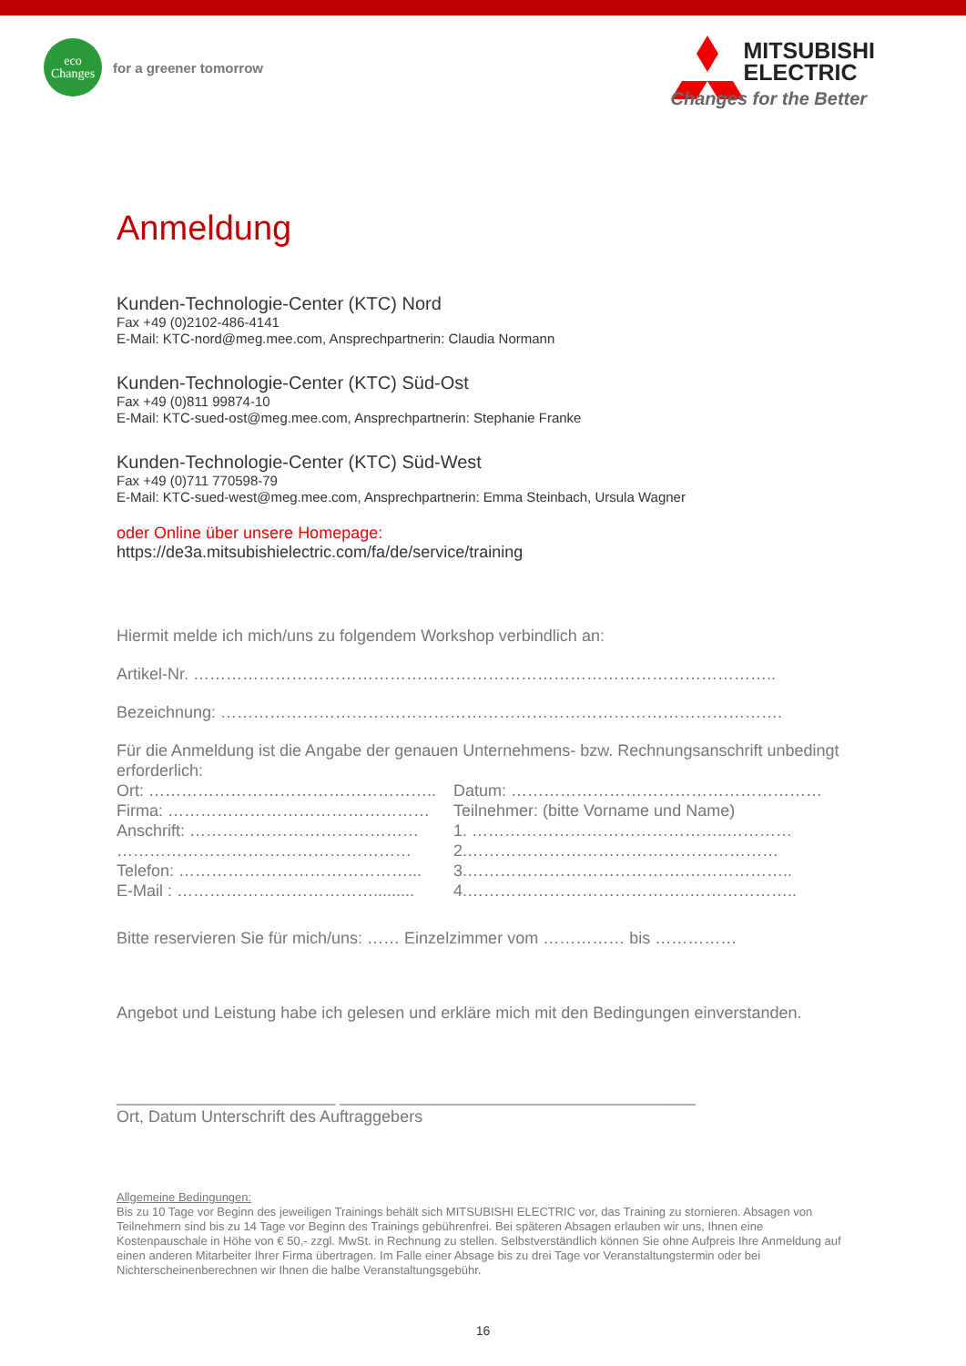eco
Changes
for a greener tomorrow
MITSUBISHI
ELECTRIC
Changes for the Better
Anmeldung
Kunden-Technologie-Center (KTC) Nord
Fax +49 (0)2102-486-4141
E-Mail: KTC-nord@meg.mee.com, Ansprechpartnerin: Claudia Normann
Kunden-Technologie-Center (KTC) Süd-Ost
Fax +49 (0)811 99874-10
E-Mail: KTC-sued-ost@meg.mee.com, Ansprechpartnerin: Stephanie Franke
Kunden-Technologie-Center (KTC) Süd-West
Fax +49 (0)711 770598-79
E-Mail: KTC-sued-west@meg.mee.com, Ansprechpartnerin: Emma Steinbach, Ursula Wagner
oder Online über unsere Homepage:
https://de3a.mitsubishielectric.com/fa/de/service/training
Hiermit melde ich mich/uns zu folgendem Workshop verbindlich an:
Artikel-Nr. ……………………………………………………………………………………………..
Bezeichnung: ………………………………………………………………………………………….
Für die Anmeldung ist die Angabe der genauen Unternehmens- bzw. Rechnungsanschrift unbedingt erforderlich:
Ort: …………………………………………….. Datum: …………………………………………………
Firma: ………………………………………… Teilnehmer: (bitte Vorname und Name)
Anschrift: …………………………………… 1. ………………………………………..…………
……………………………………………… 2.…………………………………………………
Telefon: ……………………………………... 3.………………………………….………………..
E-Mail : ………………………………......... 4.…………………………………..………………..
Bitte reservieren Sie für mich/uns: …… Einzelzimmer vom …………… bis ……………
Angebot und Leistung habe ich gelesen und erkläre mich mit den Bedingungen einverstanden.
________________________ _______________________________________
Ort, Datum Unterschrift des Auftraggebers
Allgemeine Bedingungen:
Bis zu 10 Tage vor Beginn des jeweiligen Trainings behält sich MITSUBISHI ELECTRIC vor, das Training zu stornieren. Absagen von Teilnehmern sind bis zu 14 Tage vor Beginn des Trainings gebührenfrei. Bei späteren Absagen erlauben wir uns, Ihnen eine Kostenpauschale in Höhe von € 50,- zzgl. MwSt. in Rechnung zu stellen. Selbstverständlich können Sie ohne Aufpreis Ihre Anmeldung auf einen anderen Mitarbeiter Ihrer Firma übertragen. Im Falle einer Absage bis zu drei Tage vor Veranstaltungstermin oder bei Nichterscheinenberechnen wir Ihnen die halbe Veranstaltungsgebühr.
16